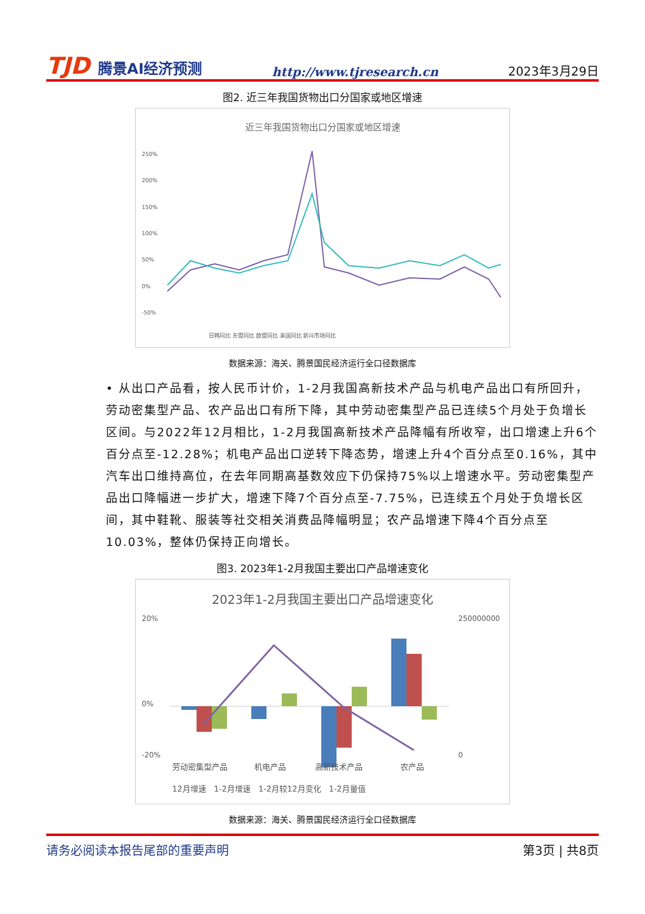TJD 腾景AI经济预测
http://www.tjresearch.cn
2023年3月29日
图2. 近三年我国货物出口分国家或地区增速
近三年我国货物出口分国家或地区增速
250%
200%
150%
100%
50%
0%
-50%
日韩同比 东盟同比 欧盟同比 美国同比 新兴市场同比
数据来源：海关、腾景国民经济运行全口径数据库
• 从出口产品看，按人民币计价，1-2月我国高新技术产品与机电产品出口有所回升，劳动密集型产品、农产品出口有所下降，其中劳动密集型产品已连续5个月处于负增长区间。与2022年12月相比，1-2月我国高新技术产品降幅有所收窄，出口增速上升6个百分点至-12.28%；机电产品出口逆转下降态势，增速上升4个百分点至0.16%，其中汽车出口维持高位，在去年同期高基数效应下仍保持75%以上增速水平。劳动密集型产品出口降幅进一步扩大，增速下降7个百分点至-7.75%，已连续五个月处于负增长区间，其中鞋靴、服装等社交相关消费品降幅明显；农产品增速下降4个百分点至10.03%，整体仍保持正向增长。
图3. 2023年1-2月我国主要出口产品增速变化
2023年1-2月我国主要出口产品增速变化
20%
0%
-20%
250000000
0
劳动密集型产品
机电产品
高新技术产品
农产品
12月增速　1-2月增速　1-2月较12月变化　1-2月量值
数据来源：海关、腾景国民经济运行全口径数据库
请务必阅读本报告尾部的重要声明 第3页 | 共8页